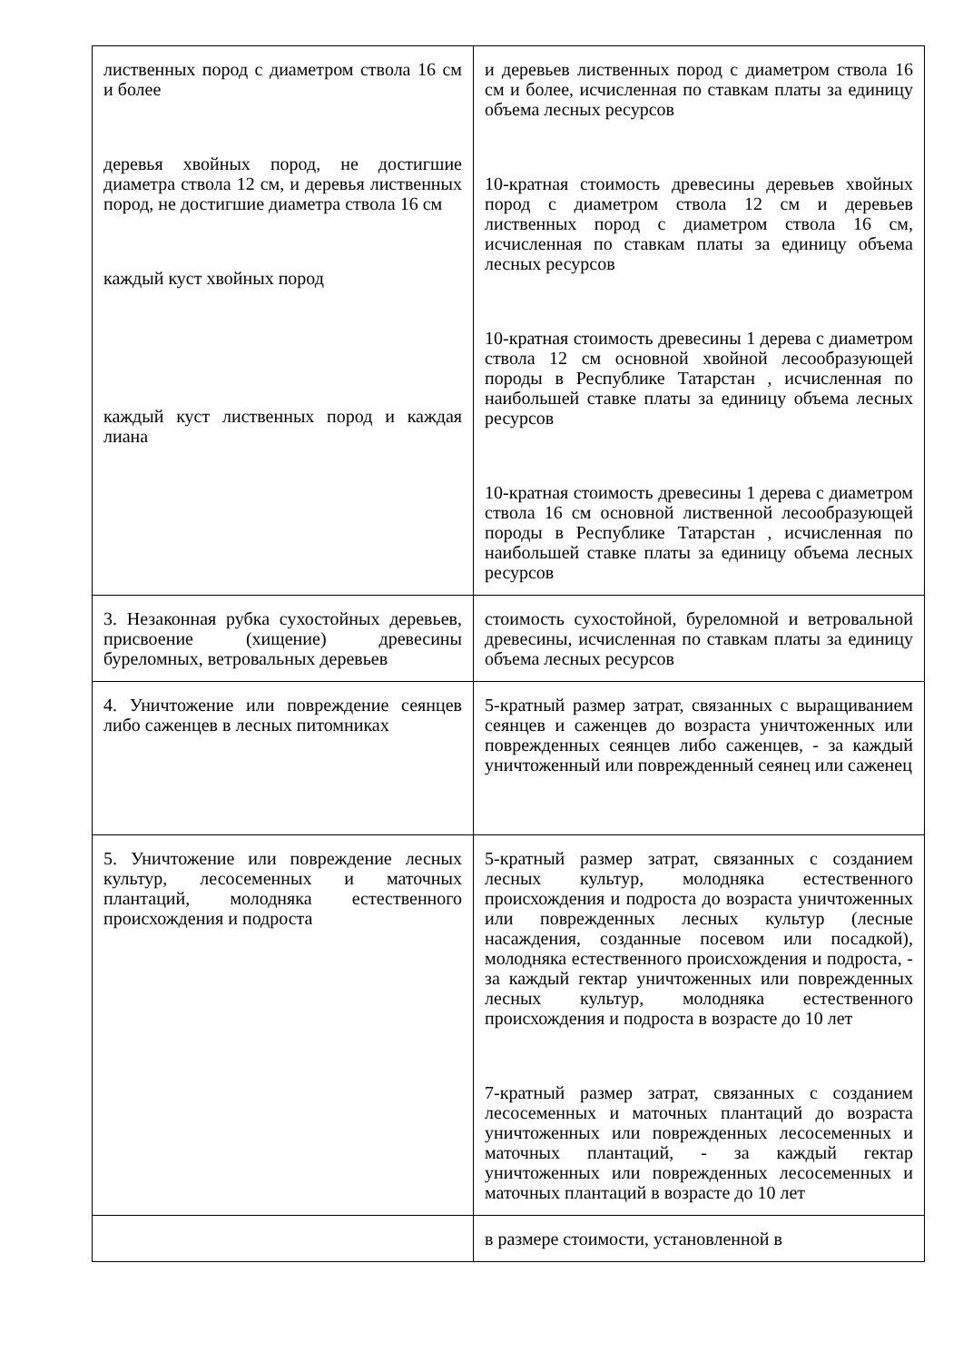| лиственных пород с диаметром ствола 16 см и более деревья хвойных пород, не достигшие диаметра ствола 12 см, и деревья лиственных пород, не достигшие диаметра ствола 16 см каждый куст хвойных пород каждый куст лиственных пород и каждая лиана | и деревьев лиственных пород с диаметром ствола 16 см и более, исчисленная по ставкам платы за единицу объема лесных ресурсов 10-кратная стоимость древесины деревьев хвойных пород с диаметром ствола 12 см и деревьев лиственных пород с диаметром ствола 16 см, исчисленная по ставкам платы за единицу объема лесных ресурсов 10-кратная стоимость древесины 1 дерева с диаметром ствола 12 см основной хвойной лесообразующей породы в Республике Татарстан , исчисленная по наибольшей ставке платы за единицу объема лесных ресурсов 10-кратная стоимость древесины 1 дерева с диаметром ствола 16 см основной лиственной лесообразующей породы в Республике Татарстан , исчисленная по наибольшей ставке платы за единицу объема лесных ресурсов |
| 3. Незаконная рубка сухостойных деревьев, присвоение (хищение) древесины буреломных, ветровальных деревьев | стоимость сухостойной, буреломной и ветровальной древесины, исчисленная по ставкам платы за единицу объема лесных ресурсов |
| 4. Уничтожение или повреждение сеянцев либо саженцев в лесных питомниках | 5-кратный размер затрат, связанных с выращиванием сеянцев и саженцев до возраста уничтоженных или поврежденных сеянцев либо саженцев, - за каждый уничтоженный или поврежденный сеянец или саженец |
| 5. Уничтожение или повреждение лесных культур, лесосеменных и маточных плантаций, молодняка естественного происхождения и подроста | 5-кратный размер затрат, связанных с созданием лесных культур, молодняка естественного происхождения и подроста до возраста уничтоженных или поврежденных лесных культур (лесные насаждения, созданные посевом или посадкой), молодняка естественного происхождения и подроста, - за каждый гектар уничтоженных или поврежденных лесных культур, молодняка естественного происхождения и подроста в возрасте до 10 лет 7-кратный размер затрат, связанных с созданием лесосеменных и маточных плантаций до возраста уничтоженных или поврежденных лесосеменных и маточных плантаций, - за каждый гектар уничтоженных или поврежденных лесосеменных и маточных плантаций в возрасте до 10 лет |
| | в размере стоимости, установленной в |